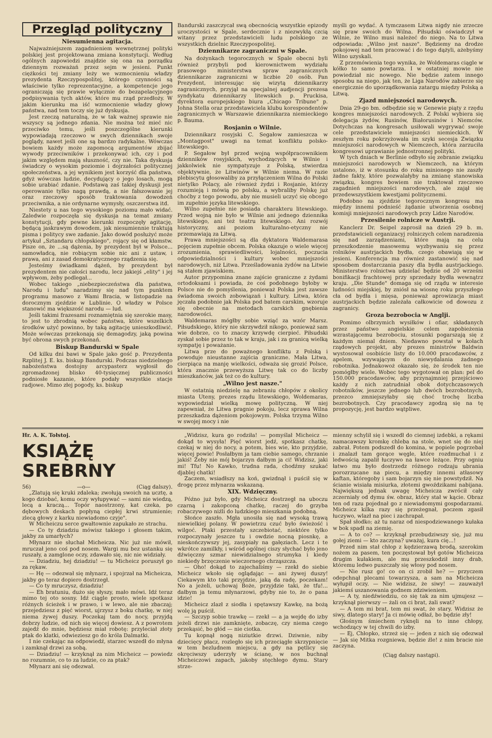Przegląd polityczny
Niesumienna agitacja.
Najważniejszem zagadnieniem wewnętrznej polityki polskiej jest projektowana zmiana konstytucji. Według ogólnych zapowiedzi znajdzie się ona na porządku dziennym rozważań przez sejm w jesieni. Punkt ciężkości tej zmiany leży we wzmocnieniu władzy prezydenta Rzeczypospolitej, którego czynności są właściwie tylko reprezentacyjne, a kompetencje jego ograniczają się prawie wyłącznie do bezapelacyjnego podpisywania tych aktów, które mu rząd przedłoży. W jakim kierunku ma iść wzmocnienie władzy głowy państwa, nad tem toczy się już dyskusja.
Jest rzeczą naturalną, że w tak ważnej sprawie nie wszyscy są jednego zdania. Nie można też mieć nic przeciwko temu, jeśli poszczególne kierunki wypowiadają rzeczowo w swych dziennikach swoje poglądy, nawet jeśli one są bardzo radykalne. Wówczas bowiem każdy może zapomocą argumentów zbijać wywody przeciwników i przekonywać ich, czy i pod jakim względem mają słuszność, czy nie. Taka dyskusja świadczy o wysokim poziomie i dojrzałości politycznej społeczeństwa, a jej wynikiem jest korzyść dla państwa, gdyż wówczas ludzie, decydujący o jego losach, mogą sobie urabiać zdanie. Podstawą zaś takiej dyskusji jest operowanie tylko nagą prawdą, a nie fałszowanie jej oraz rzeczowy sposób traktowania dowodzeń przeciwnika, a nie ordynarne wymysły, oszczerstwa itd.
Niestety u nas tego wysokiego poziomu mało widać. Zaledwie rozpoczęła się dyskusja na temat zmiany konstytucji, gdy pewne kierunki rozpoczęły agitację, będącą jaskrawym dowodem, jak niesumiennie traktują pisma i politycy swe zadanie. Jako dowód posłużyć może artykuł „Sztandaru chłopskiego", rojący się od kłamstw. Pisze on, że ...są dążenia, by prezydent był w Polsce... samowładcą, nie robiącym sobie nic ani z ustaw, i prawa, ani z zasad demokratycznego rządzenia się.
Jesteśmy świadkami dążeń, by prezydent był prezydentem nie całości narodu, lecz jakiejś „elity" i jej wpływom, żeby podlegał...
Wobec takiego „niebezpieczeństwa dla państwa, Narodu i ludu" naradzimy się nad tym punktem programu masowo z Wami Bracia, w listopadzie na dorocznym zjeździe w Lublinie. O władzy w Polsce stanowić ma większość narodu — lud.
Jeśli takimi frazesami roznamiętnia się szerokie masy, to jest to zbrodnią wobec państwa, które wszelkich środków użyć powinno, by taką agitację unieszkodliwić. Może wówczas przekonają się demagodzy, jaką powina być obrona swych przekonań.
Biskup Bandurski w Spale
Od kilku dni bawi w Spale jako gość p. Prezydenta Rzplitej J. E. ks. biskup Bandurski. Podczas niedzielnego nabożeństwa dostojny arcypasterz wygłosił do zgromadzonej blisko 40-tysięcznej publiczności podniosłe kazanie, które podały wszystkie stacje radjowe. Mimo złej pogody, ks. biskup
Bandurski zaszczycał swą obecnością wszystkie epizody uroczystości w Spale, serdecznie i z niezwykłą czcią witany przez przedstawicieli ludu polskiego ze wszystkich dzielnic Rzeczypospolitej.
Dziennikarze zagraniczni w Spale.
Na dożynkach tegorocznych w Spale obecni byli również przybyli pod kierownictwem wydziału prasowego ministerstwa spraw zagranicznych dziennikarze zagraniczni w liczbie 20 osób. Pan Prezydent, interesując się wizytą dziennikarzy zagranicznych, przyjął na specjalnej audjencji prezesa syndykatu dziennikarzy litewskich p. Pruckisa, dyrektora europejskiego biura „Chicago Tribune" p. Johna Stella oraz przedstawiciela klubu korespondentów zagranicznych w Warszawie dziennikarza niemieckiego p. Bauma.
Rosjanin o Wilnie.
Dziennikarz rosyjski C. Segałow zamieszcza w „Montagpost" uwagi na temat konfliktu polsko-litewskiego.
P. Segałow był przed wojną współpracownikiem dzienników rosyjskich, wychodzących w Wilnie i jakkolwiek nie sympatyzuje z Polską, stwierdza objektywnie, że Litwinów w Wilnie niema. W razie plebiscytu głosowaliby za przyłączeniem Wilna do Polski nietylko Polacy, ale również żydzi i Rosjanie, którzy rozumieją i mówią po polsku, a wybraliby Polskę już choćby z tego powodu, aby nie musieli uczyć się obcego im zupełnie języka litewskiego.
Wilno zupełnie nie posiada charakteru litewskiego. Przed wojną nie było w Wilnie ani jednego dziennika litewskiego, ani też teatru litewskiego. Ani rozwój historyczny, ani poziom kulturalno-etyczny nie przemawiają za Litwą.
Prawa mniejszości są dla dyktatora Waldemarasa pojęciem zupełnie obcem. Polska okazuje o wiele więcej zrozumienia, sprawiedliwości, lojalności, poczucia odpowiedzialności i kultury wobec mniejszości narodowych, niż Litwa. Prześladowania żydów na Litwie są stałem zjawiskiem.
Autor przypomina znane zajście graniczne z żydami ortodoksami i powiada, że coś podobnego byłoby w Polsce nie do pomyślenia, ponieważ Polska jest zawsze świadoma swoich zobowiązań i kultury. Litwa, która jęczała podobnie jak Polska pod batem carskim, wzoruje się obecnie na metodach carskich gnębienia narodowości.
Waldemaras mógłby sobie wziąć za wzór Marsz. Piłsudskiego, który nie skrzywdził nikogo, ponieważ sam wie dobrze, co to znaczy krzywdę cierpieć. Piłsudski zyskał sobie przez to tak w kraju, jak i za granicą wielką sympatję i poważanie.
Litwa prze do poważnego konfliktu z Polską i powoduje nieustanne zajścia graniczne. Mała Litwa, cierpiąca na manję wielkości, odważa się grozić Polsce, która znacznie przewyższa Litwę tak co do liczby mieszkańców, jak też co do kultury.
„Wilno jest nasze."
W ostatnią niedzielę na zebraniu chłopów z okolicy miasta Uteny, prezes rządu litewskiego, Woldemaras, wypowiedział wielką mowę polityczną. W niej zapewniał, że Litwa pragnie pokoju, lecz sprawa Wilna przeszkadza dążeniom pokojowym. Polska trzyma Wilno w swojej mocy i nie
myśli go wydać. A tymczasem Litwa nigdy nie zrzecze się praw swoich do Wilna. Piłsudski oświadczył w Wilnie, że Wilno musi należeć do niego. Na to Litwa odpowiada: „Wilno jest nasze". Będziemy na drodze pokojowej nad tem pracować i do tego dążyli, ażebyśmy Wilno uzyskali.
Z przemówienia tego wynika, że Woldemaras ciągle w kółko to samo powtarza. I w ostatniej mowie nie powiedział nic nowego. Nie będzie zatem innego sposobu na niego, jak ten, że Liga Narodów zabierze się energicznie do uporządkowania zatargu między Polską a Litwą.
Zjazd mniejszości narodowych.
Dnia 29-go bm. odbędzie się w Genewie piąty z rzędu kongres mniejszości narodowych. Z Polski wybiera się delegacja żydów, Rusinów, Białorusinów i Niemców. Dotychczas na kongresach usiłowali wygrywać swoje cele przedstawiciele mniejszości niemieckich. W zeszłym roku pokrzyżowała im szyki secesja Związku mniejszości narodowych w Niemczech, która zarzuciła kongresowi uprawianie jednostronnej polityki.
W tych dniach w Berlinie odbyło się zebranie związku mniejszości narodowych w Niemczech, na którym ustalono, iż w stosunku do roku minionego nie zaszły żadne fakty, które pozwalałyby na zmianę stanowiska związku, kongres bowiem nie traktował rzeczowo zagadnień mniejszości narodowych, ale zajął się przedewszystkiem kwestjami politycznemi.
Podobno na zjeździe tegorocznym kongresu ma między innemi podnieść żądanie utworzenia osobnej komisji mniejszości narodowych przy Lidze Narodów.
Przesilenie rolnicze w Austrji.
Kanclerz Dr. Seipel zaprosił na dzień 29 b. m. przedstawicieli organizacyj rolniczych celem naradzenia się nad zarządzeniami, które mają na celu przeszkodzenie masowemu wyzbywaniu się przez rolników austrjackich bydła, czego obawiają się w jesieni. Konferencja ma również zastanowić się nad sposobem dostarczania paszy dla bydła austrjackiego. Ministerstwo rolnictwa udzielać będzie od 20 wrześni bonifikacji frachtowej przy sprzedaży bydła wewnątrz kraju. „Die Stunde" domaga się od rządu w interesie ludności miejskiej, by zniósł na wiosnę roku przyszłego cła od bydła i mięsa, ponieważ aprowizacja miast austrjackich będzie zależała całkowicie od dowozu z zagranicy.
Groza bezrobocia w Anglji.
Pomimo olbrzymich wysiłków i ofiar, składanych przez państwo angielskie celem zapobieżenia wzrastającemu bezrobociu, stosunki pogarszają się z każdym niemal dniem. Niedawno powstał w kołach rządowych projekt, aby prezes ministrów Baldwin wystosował osobiście listy do 10.000 pracodawców, z apelem, wzywającym do niewydalania żadnego robotnika. Jednakowoż okazało się, że środek ten nie pomógłby wiele. Wobec tego wygotował on plan: pel do 150.000 pracodawców, aby przynajmniej przejściowo każdy z nich zatrudniał obok dotychczasowych robotników, jeszcze jednego lub dwóch bezrobotnych, przezco zmniejszyłaby się choć trochę liczba bezrobotnych. Czy pracodawcy zgodzą się na tę propozycję, jest bardzo wątpliwe.
Hr. A. K. Tołstoj.
KSIĄŻĘ SREBRNY
56) —o— (Ciąg dalszy).
„Zlatują się kruki zdaleka; zwołują swoich na ucztę, a kogo dziobać, komu oczy wyłupywać — sami nie wiedzą, lecą a kraczą... Topór naostrzony, kat czeka, po dębowych deskach popłyną ciepłej krwi strumienie; zlecą głowy z karku niewiadomo czyje".
W Micheiczu serce gwałtownie zapukało ze strachu.
— Co ty dziadziu mówisz takiego i głosem takim, jakby za umarłych?
Młynarz nie słuchał Micheicza. Nic już nie mówił, mruczał jeno coś pod nosem. Wargi mu bez ustanku się ruszały, a zamglone oczy, zdawało się, nic nie widziały.
— Dziadziu, hej dziadziu! — tu Micheicz poruszył go za rękaw.
— Hę — odezwał się młynarz, i spojrzał na Micheicza, jakby go teraz dopiero dostrzegł.
— Co ty mruczysz, dziadziu!
— Eh bratuniu, dużo się słyszy, mało mówi. Idź teraz mimo tej oto sosny. Idź ciągle prosto, wiele spotkasz różnych ścieżek i w prawo, i w lewo, ale nie zbaczaj; przejedziesz z pięć wiorst, ujrzysz z boku chatkę, w niej niema żywej duszy. Poczekaj tam do nocy, przyjdą dobrzy ludzie, od nich się więcej dowiesz. A z powrotem zajedź do mnie, będziesz miał robotę: przyleciał złoty ptak do klatki, odwieziesz go do króla Dalmatki.
I nie czekając na odpowiedź, starzec wszedł do młyna i zamknął drzwi za sobą.
— Dziadziu! — krzyknął za nim Micheicz — powiedz no rozumnie, co to za ludzie, co za ptak?
Młynarz ani się odezwał.
„Widzisz, kura go rodziła! — pomyślał Micheicz — dokąd to wysyła! Pięć wiorst jedź, spotkasz chatkę, czekaj w niej do nocy, a potem, bies wie, kto przyjdzie, więcej powie! Posłałbym ja tam ciebie samego, chrzanie jakiś! Żeby nie mój bojarzyn dałbym ja ci! Widzisz, jaki mi! Tfu! No Kawko, trudna rada, chodźmy szukać djablej chatki!
Zaczem, wsiadłszy na koń, gwizdnął i puścił się w drogę przez młynarza wskazaną.
XIX. Wdzięczny.
Późno już było, gdy Micheicz dostrzegł na uboczu czarną i zakopconą chatkę, raczej do grzyba robaczywego niźli do ludzkiego mieszkania podobną.
Słońce zaszło. Mgła unosiła się nad wysoką trawą niewielkiej polany. W powietrzu czuć było świeżość i wilgoć. Ptaki przestały szczebiotać, niektóre tylko rozpoczynały jeszcze tu i owdzie nocną piosnkę, a nieskończywszy jej, zasypiały na gałęziach. Lecz i te wkrótce zamilkły, i wśród ogólnej ciszy słychać było jeno dźwięczny szmar niewidzialnego strumyka i kiedy niekiedy brzęczenie wieczornego chrząszcza.
— Oho! dokąd to zajechaliśmy — rzekł do siebie Micheicz wkoło się oglądając — ani żywej duszy! Ciekawym kto taki przyjdzie, jaką da radę, poczekam! No a jeżeli, uchowaj Boże, przyjdzie taki, że tfu!... dałbym ja temu młynarzowi, gdyby nie to, że o pana idzie!
Micheicz zlazł z siodła i spętawszy Kawkę, na bożą wolę ją puścił.
— Szczyp sobie trawkę — rzekł — a ja wejdę do izby jeżeli drzwi nie zamknięte, zobaczę, czy niema czego przekąsić, bo głód — nie ciotka.
Tu kopnął nogą niziutkie drzwi. Dziwnie, niby dziecięcy płacz, rozległo się ich przeciągłe skrzypnięcie w tem bezludnem miejscu, a gdy na pętlicy się okręciwszy uderzyły w ścianę, w nos buchnął Micheiczowi zapach, jakoby stęchłego dymu. Stary strze-
mienny schylił się i wszedł do ciemnej izdebki, a rękami namacawszy kromkę chleba na stole, wnet się do niej zabrał. Potem podszedł do komina, w popiele pogrzebał i znalazł tam gorące węgle, które rozdmuchał i z ledwością zapalił łuczywo na ławce leżące. Przy ogniu łatwo mu było dostrzedz różnego rodzaju ubrania porozrzucane na piecu, a między innemi atłasowy kaftan, któregoby i sam bojarzyn się nie powstydził. Na ścianie wisiała misiurka, złotemi gwoździkami nabijana. Największą jednak uwagę Micheicza zwrócił cały zczerniały od dymu św. obraz, który stał w kącie. Obraz ten od razu pojednał go z niewiadomymi gospodarzami. Micheicz kilka razy się przeżegnał, poczem zgasił łuczywo, wlazł na piec i zachrapał.
Spał słodko; aż tu naraz od niespodziewanego kułaka w bok spadł na ziemię.
— A to co? — krzyknął przebudziwszy się, już mu gołej ziemi — kto zaczyna? uważaj, kura cię...!
Przed nim stał chłop z kędzierzawą brodą, szerokim nożem za pasem, ten poczęstował był gotów Micheicza drugim kułakiem, ale mu przeszkodził inny drab, któremu ledwo puszczały się włosy pod nosem.
— Nie rusz go! co on ci zrobił he? — przyczem odepchnął plecami towarzysza, a sam na Micheicza wyłupił oczy. — Nie widzisz, że siwy! — zauważył jakiemś uszanowania godnem zdziwieniem.
— A ty, niedźwiedziu, co się tak za nim ujmujesz — krzyknął pierwszy — żali on ci brat, żali swat?
— A tem mi brat, tem mi swat, że stary. Widzisz że siwy, dlatego stary! Ja ci mówię odłaź, bo będzie zły!
Głośnym śmiechem ryknęli na to inne chłopy, wchodzący w tej chwili do izby.
— Ej, Chłopko, strzeż się — jeden z nich się odezwał — Jak się Mitka rozgniewa, będzie źle! z nim bracie nie zaczyna.
(Ciąg dalszy nastąpi).